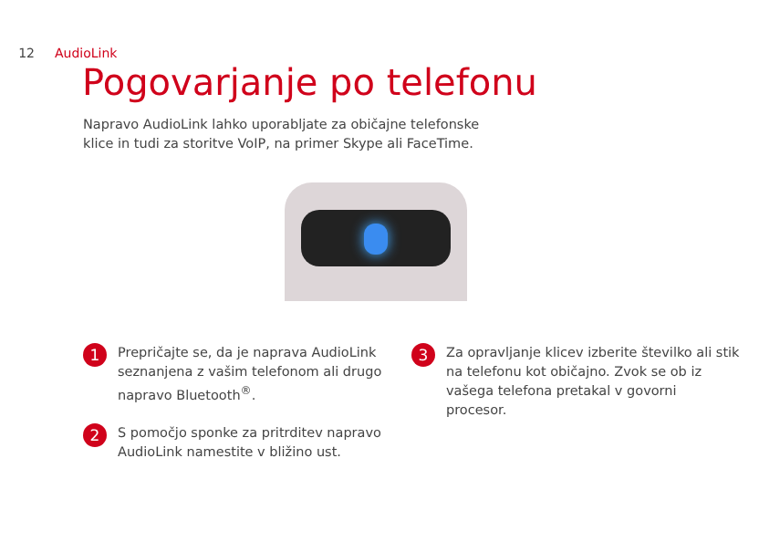12 AudioLink
Pogovarjanje po telefonu
Napravo AudioLink lahko uporabljate za običajne telefonske klice in tudi za storitve VoIP, na primer Skype ali FaceTime.
1 Prepričajte se, da je naprava AudioLink seznanjena z vašim telefonom ali drugo napravo Bluetooth<sup>®</sup>.
2 S pomočjo sponke za pritrditev napravo AudioLink namestite v bližino ust.
3 Za opravljanje klicev izberite številko ali stik na telefonu kot običajno. Zvok se ob iz vašega telefona pretakal v govorni procesor.